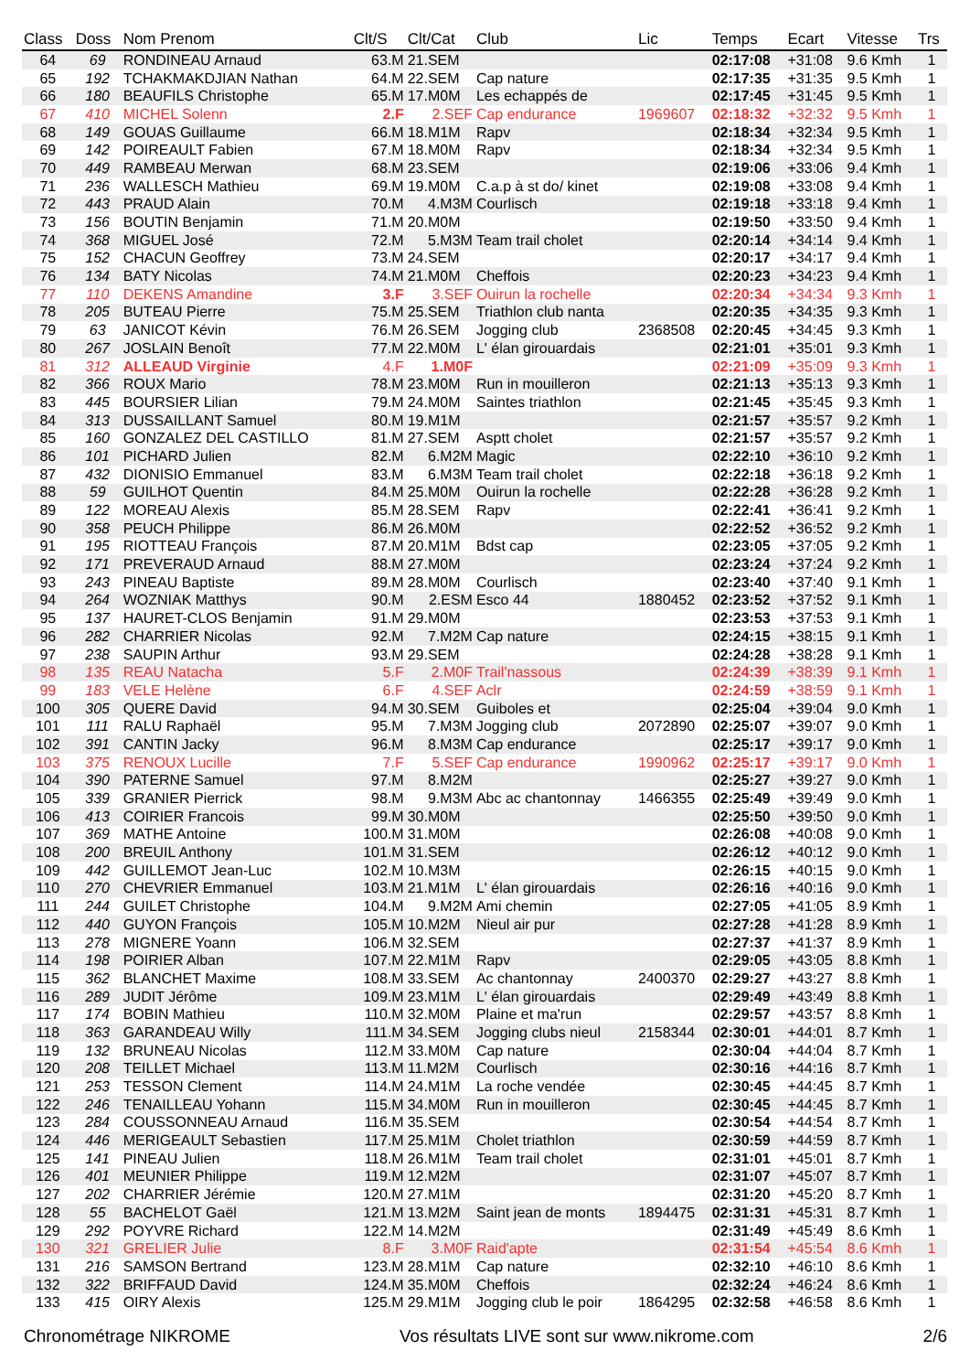| Class | Doss | Nom Prenom | Clt/S | Clt/Cat | Club | Lic | Temps | Ecart | Vitesse | Trs |
| --- | --- | --- | --- | --- | --- | --- | --- | --- | --- | --- |
| 64 | 69 | RONDINEAU Arnaud | 63.M | 21.SEM | | | 02:17:08 | +31:08 | 9.6 Kmh | 1 |
| 65 | 192 | TCHAKMAKDJIAN Nathan | 64.M | 22.SEM | Cap nature | | 02:17:35 | +31:35 | 9.5 Kmh | 1 |
| 66 | 180 | BEAUFILS Christophe | 65.M | 17.M0M | Les echappés de | | 02:17:45 | +31:45 | 9.5 Kmh | 1 |
| 67 | 410 | MICHEL Solenn | 2.F | 2.SEF | Cap endurance | 1969607 | 02:18:32 | +32:32 | 9.5 Kmh | 1 |
| 68 | 149 | GOUAS Guillaume | 66.M | 18.M1M | Rapv | | 02:18:34 | +32:34 | 9.5 Kmh | 1 |
| 69 | 142 | POIREAULT Fabien | 67.M | 18.M0M | Rapv | | 02:18:34 | +32:34 | 9.5 Kmh | 1 |
| 70 | 449 | RAMBEAU Merwan | 68.M | 23.SEM | | | 02:19:06 | +33:06 | 9.4 Kmh | 1 |
| 71 | 236 | WALLESCH Mathieu | 69.M | 19.M0M | C.a.p à st do/ kinet | | 02:19:08 | +33:08 | 9.4 Kmh | 1 |
| 72 | 443 | PRAUD Alain | 70.M | 4.M3M | Courlisch | | 02:19:18 | +33:18 | 9.4 Kmh | 1 |
| 73 | 156 | BOUTIN Benjamin | 71.M | 20.M0M | | | 02:19:50 | +33:50 | 9.4 Kmh | 1 |
| 74 | 368 | MIGUEL José | 72.M | 5.M3M | Team trail cholet | | 02:20:14 | +34:14 | 9.4 Kmh | 1 |
| 75 | 152 | CHACUN Geoffrey | 73.M | 24.SEM | | | 02:20:17 | +34:17 | 9.4 Kmh | 1 |
| 76 | 134 | BATY Nicolas | 74.M | 21.M0M | Cheffois | | 02:20:23 | +34:23 | 9.4 Kmh | 1 |
| 77 | 110 | DEKENS Amandine | 3.F | 3.SEF | Ouirun la rochelle | | 02:20:34 | +34:34 | 9.3 Kmh | 1 |
| 78 | 205 | BUTEAU Pierre | 75.M | 25.SEM | Triathlon club nanta | | 02:20:35 | +34:35 | 9.3 Kmh | 1 |
| 79 | 63 | JANICOT Kévin | 76.M | 26.SEM | Jogging club | 2368508 | 02:20:45 | +34:45 | 9.3 Kmh | 1 |
| 80 | 267 | JOSLAIN Benoît | 77.M | 22.M0M | L' élan girouardais | | 02:21:01 | +35:01 | 9.3 Kmh | 1 |
| 81 | 312 | ALLEAUD Virginie | 4.F | 1.M0F | | | 02:21:09 | +35:09 | 9.3 Kmh | 1 |
| 82 | 366 | ROUX Mario | 78.M | 23.M0M | Run in mouilleron | | 02:21:13 | +35:13 | 9.3 Kmh | 1 |
| 83 | 445 | BOURSIER Lilian | 79.M | 24.M0M | Saintes triathlon | | 02:21:45 | +35:45 | 9.3 Kmh | 1 |
| 84 | 313 | DUSSAILLANT Samuel | 80.M | 19.M1M | | | 02:21:57 | +35:57 | 9.2 Kmh | 1 |
| 85 | 160 | GONZALEZ DEL CASTILLO | 81.M | 27.SEM | Asptt cholet | | 02:21:57 | +35:57 | 9.2 Kmh | 1 |
| 86 | 101 | PICHARD Julien | 82.M | 6.M2M | Magic | | 02:22:10 | +36:10 | 9.2 Kmh | 1 |
| 87 | 432 | DIONISIO Emmanuel | 83.M | 6.M3M | Team trail cholet | | 02:22:18 | +36:18 | 9.2 Kmh | 1 |
| 88 | 59 | GUILHOT Quentin | 84.M | 25.M0M | Ouirun la rochelle | | 02:22:28 | +36:28 | 9.2 Kmh | 1 |
| 89 | 122 | MOREAU Alexis | 85.M | 28.SEM | Rapv | | 02:22:41 | +36:41 | 9.2 Kmh | 1 |
| 90 | 358 | PEUCH Philippe | 86.M | 26.M0M | | | 02:22:52 | +36:52 | 9.2 Kmh | 1 |
| 91 | 195 | RIOTTEAU François | 87.M | 20.M1M | Bdst cap | | 02:23:05 | +37:05 | 9.2 Kmh | 1 |
| 92 | 171 | PREVERAUD Arnaud | 88.M | 27.M0M | | | 02:23:24 | +37:24 | 9.2 Kmh | 1 |
| 93 | 243 | PINEAU Baptiste | 89.M | 28.M0M | Courlisch | | 02:23:40 | +37:40 | 9.1 Kmh | 1 |
| 94 | 264 | WOZNIAK Matthys | 90.M | 2.ESM | Esco 44 | 1880452 | 02:23:52 | +37:52 | 9.1 Kmh | 1 |
| 95 | 137 | HAURET-CLOS Benjamin | 91.M | 29.M0M | | | 02:23:53 | +37:53 | 9.1 Kmh | 1 |
| 96 | 282 | CHARRIER Nicolas | 92.M | 7.M2M | Cap nature | | 02:24:15 | +38:15 | 9.1 Kmh | 1 |
| 97 | 238 | SAUPIN Arthur | 93.M | 29.SEM | | | 02:24:28 | +38:28 | 9.1 Kmh | 1 |
| 98 | 135 | REAU Natacha | 5.F | 2.M0F | Trail'nassous | | 02:24:39 | +38:39 | 9.1 Kmh | 1 |
| 99 | 183 | VELE Helène | 6.F | 4.SEF | Aclr | | 02:24:59 | +38:59 | 9.1 Kmh | 1 |
| 100 | 305 | QUERE David | 94.M | 30.SEM | Guiboles et | | 02:25:04 | +39:04 | 9.0 Kmh | 1 |
| 101 | 111 | RALU Raphaël | 95.M | 7.M3M | Jogging club | 2072890 | 02:25:07 | +39:07 | 9.0 Kmh | 1 |
| 102 | 391 | CANTIN Jacky | 96.M | 8.M3M | Cap endurance | | 02:25:17 | +39:17 | 9.0 Kmh | 1 |
| 103 | 375 | RENOUX Lucille | 7.F | 5.SEF | Cap endurance | 1990962 | 02:25:17 | +39:17 | 9.0 Kmh | 1 |
| 104 | 390 | PATERNE Samuel | 97.M | 8.M2M | | | 02:25:27 | +39:27 | 9.0 Kmh | 1 |
| 105 | 339 | GRANIER Pierrick | 98.M | 9.M3M | Abc ac chantonnay | 1466355 | 02:25:49 | +39:49 | 9.0 Kmh | 1 |
| 106 | 413 | COIRIER Francois | 99.M | 30.M0M | | | 02:25:50 | +39:50 | 9.0 Kmh | 1 |
| 107 | 369 | MATHE Antoine | 100.M | 31.M0M | | | 02:26:08 | +40:08 | 9.0 Kmh | 1 |
| 108 | 200 | BREUIL Anthony | 101.M | 31.SEM | | | 02:26:12 | +40:12 | 9.0 Kmh | 1 |
| 109 | 442 | GUILLEMOT Jean-Luc | 102.M | 10.M3M | | | 02:26:15 | +40:15 | 9.0 Kmh | 1 |
| 110 | 270 | CHEVRIER Emmanuel | 103.M | 21.M1M | L' élan girouardais | | 02:26:16 | +40:16 | 9.0 Kmh | 1 |
| 111 | 244 | GUILET Christophe | 104.M | 9.M2M | Ami chemin | | 02:27:05 | +41:05 | 8.9 Kmh | 1 |
| 112 | 440 | GUYON François | 105.M | 10.M2M | Nieul air pur | | 02:27:28 | +41:28 | 8.9 Kmh | 1 |
| 113 | 278 | MIGNERE Yoann | 106.M | 32.SEM | | | 02:27:37 | +41:37 | 8.9 Kmh | 1 |
| 114 | 198 | POIRIER Alban | 107.M | 22.M1M | Rapv | | 02:29:05 | +43:05 | 8.8 Kmh | 1 |
| 115 | 362 | BLANCHET Maxime | 108.M | 33.SEM | Ac chantonnay | 2400370 | 02:29:27 | +43:27 | 8.8 Kmh | 1 |
| 116 | 289 | JUDIT Jérôme | 109.M | 23.M1M | L' élan girouardais | | 02:29:49 | +43:49 | 8.8 Kmh | 1 |
| 117 | 174 | BOBIN Mathieu | 110.M | 32.M0M | Plaine et ma'run | | 02:29:57 | +43:57 | 8.8 Kmh | 1 |
| 118 | 363 | GARANDEAU Willy | 111.M | 34.SEM | Jogging clubs nieul | 2158344 | 02:30:01 | +44:01 | 8.7 Kmh | 1 |
| 119 | 132 | BRUNEAU Nicolas | 112.M | 33.M0M | Cap nature | | 02:30:04 | +44:04 | 8.7 Kmh | 1 |
| 120 | 208 | TEILLET Michael | 113.M | 11.M2M | Courlisch | | 02:30:16 | +44:16 | 8.7 Kmh | 1 |
| 121 | 253 | TESSON Clement | 114.M | 24.M1M | La roche vendée | | 02:30:45 | +44:45 | 8.7 Kmh | 1 |
| 122 | 246 | TENAILLEAU Yohann | 115.M | 34.M0M | Run in mouilleron | | 02:30:45 | +44:45 | 8.7 Kmh | 1 |
| 123 | 284 | COUSSONNEAU Arnaud | 116.M | 35.SEM | | | 02:30:54 | +44:54 | 8.7 Kmh | 1 |
| 124 | 446 | MERIGEAULT Sebastien | 117.M | 25.M1M | Cholet triathlon | | 02:30:59 | +44:59 | 8.7 Kmh | 1 |
| 125 | 141 | PINEAU Julien | 118.M | 26.M1M | Team trail cholet | | 02:31:01 | +45:01 | 8.7 Kmh | 1 |
| 126 | 401 | MEUNIER Philippe | 119.M | 12.M2M | | | 02:31:07 | +45:07 | 8.7 Kmh | 1 |
| 127 | 202 | CHARRIER Jérémie | 120.M | 27.M1M | | | 02:31:20 | +45:20 | 8.7 Kmh | 1 |
| 128 | 55 | BACHELOT Gaël | 121.M | 13.M2M | Saint jean de monts | 1894475 | 02:31:31 | +45:31 | 8.7 Kmh | 1 |
| 129 | 292 | POYVRE Richard | 122.M | 14.M2M | | | 02:31:49 | +45:49 | 8.6 Kmh | 1 |
| 130 | 321 | GRELIER Julie | 8.F | 3.M0F | Raid'apte | | 02:31:54 | +45:54 | 8.6 Kmh | 1 |
| 131 | 216 | SAMSON Bertrand | 123.M | 28.M1M | Cap nature | | 02:32:10 | +46:10 | 8.6 Kmh | 1 |
| 132 | 322 | BRIFFAUD David | 124.M | 35.M0M | Cheffois | | 02:32:24 | +46:24 | 8.6 Kmh | 1 |
| 133 | 415 | OIRY Alexis | 125.M | 29.M1M | Jogging club le poir | 1864295 | 02:32:58 | +46:58 | 8.6 Kmh | 1 |
Chronométrage NIKROME Vos résultats LIVE sont sur www.nikrome.com 2/6